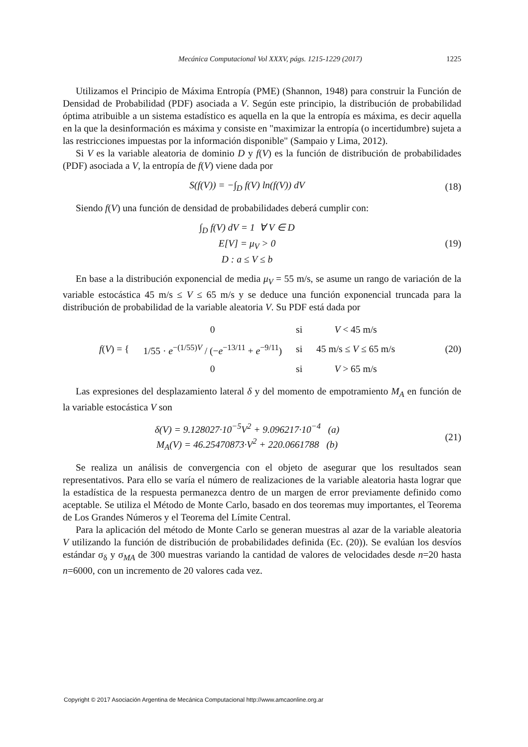Mecánica Computacional Vol XXXV, págs. 1215-1229 (2017) 1225
Utilizamos el Principio de Máxima Entropía (PME) (Shannon, 1948) para construir la Función de Densidad de Probabilidad (PDF) asociada a V. Según este principio, la distribución de probabilidad óptima atribuible a un sistema estadístico es aquella en la que la entropía es máxima, es decir aquella en la que la desinformación es máxima y consiste en "maximizar la entropía (o incertidumbre) sujeta a las restricciones impuestas por la información disponible" (Sampaio y Lima, 2012).
Si V es la variable aleatoria de dominio D y f(V) es la función de distribución de probabilidades (PDF) asociada a V, la entropía de f(V) viene dada por
S(f(V)) = −∫<sub>D</sub> f(V) ln(f(V)) dV (18)
Siendo f(V) una función de densidad de probabilidades deberá cumplir con:
∫<sub>D</sub> f(V) dV = 1 ∀ V ∈ D
E[V] = μ<sub>V</sub> > 0
D : a ≤ V ≤ b
(19)
En base a la distribución exponencial de media μ<sub>V</sub> = 55 m/s, se asume un rango de variación de la variable estocástica 45 m/s ≤ V ≤ 65 m/s y se deduce una función exponencial truncada para la distribución de probabilidad de la variable aleatoria V. Su PDF está dada por
| f ( V ) = { | 0 | si | V < 45 m/s |
| | 1/55 · e<sup>−(1/55)V</sup> / (− e<sup>−13/11</sup> + e<sup>−9/11</sup>) | si | 45 m/s ≤ V ≤ 65 m/s |
| | 0 | si | V > 65 m/s |
(20)
Las expresiones del desplazamiento lateral δ y del momento de empotramiento M<sub>A</sub> en función de la variable estocástica V son
δ(V) = 9.128027·10<sup>−5</sup>V<sup>2</sup> + 9.096217·10<sup>−4</sup> (a)
M<sub>A</sub>(V) = 46.25470873·V<sup>2</sup> + 220.0661788 (b)
(21)
Se realiza un análisis de convergencia con el objeto de asegurar que los resultados sean representativos. Para ello se varía el número de realizaciones de la variable aleatoria hasta lograr que la estadística de la respuesta permanezca dentro de un margen de error previamente definido como aceptable. Se utiliza el Método de Monte Carlo, basado en dos teoremas muy importantes, el Teorema de Los Grandes Números y el Teorema del Límite Central.
Para la aplicación del método de Monte Carlo se generan muestras al azar de la variable aleatoria V utilizando la función de distribución de probabilidades definida (Ec. (20)). Se evalúan los desvíos estándar σ<sub>δ</sub> y σ<sub>MA</sub> de 300 muestras variando la cantidad de valores de velocidades desde n=20 hasta n=6000, con un incremento de 20 valores cada vez.
Copyright © 2017 Asociación Argentina de Mecánica Computacional http://www.amcaonline.org.ar